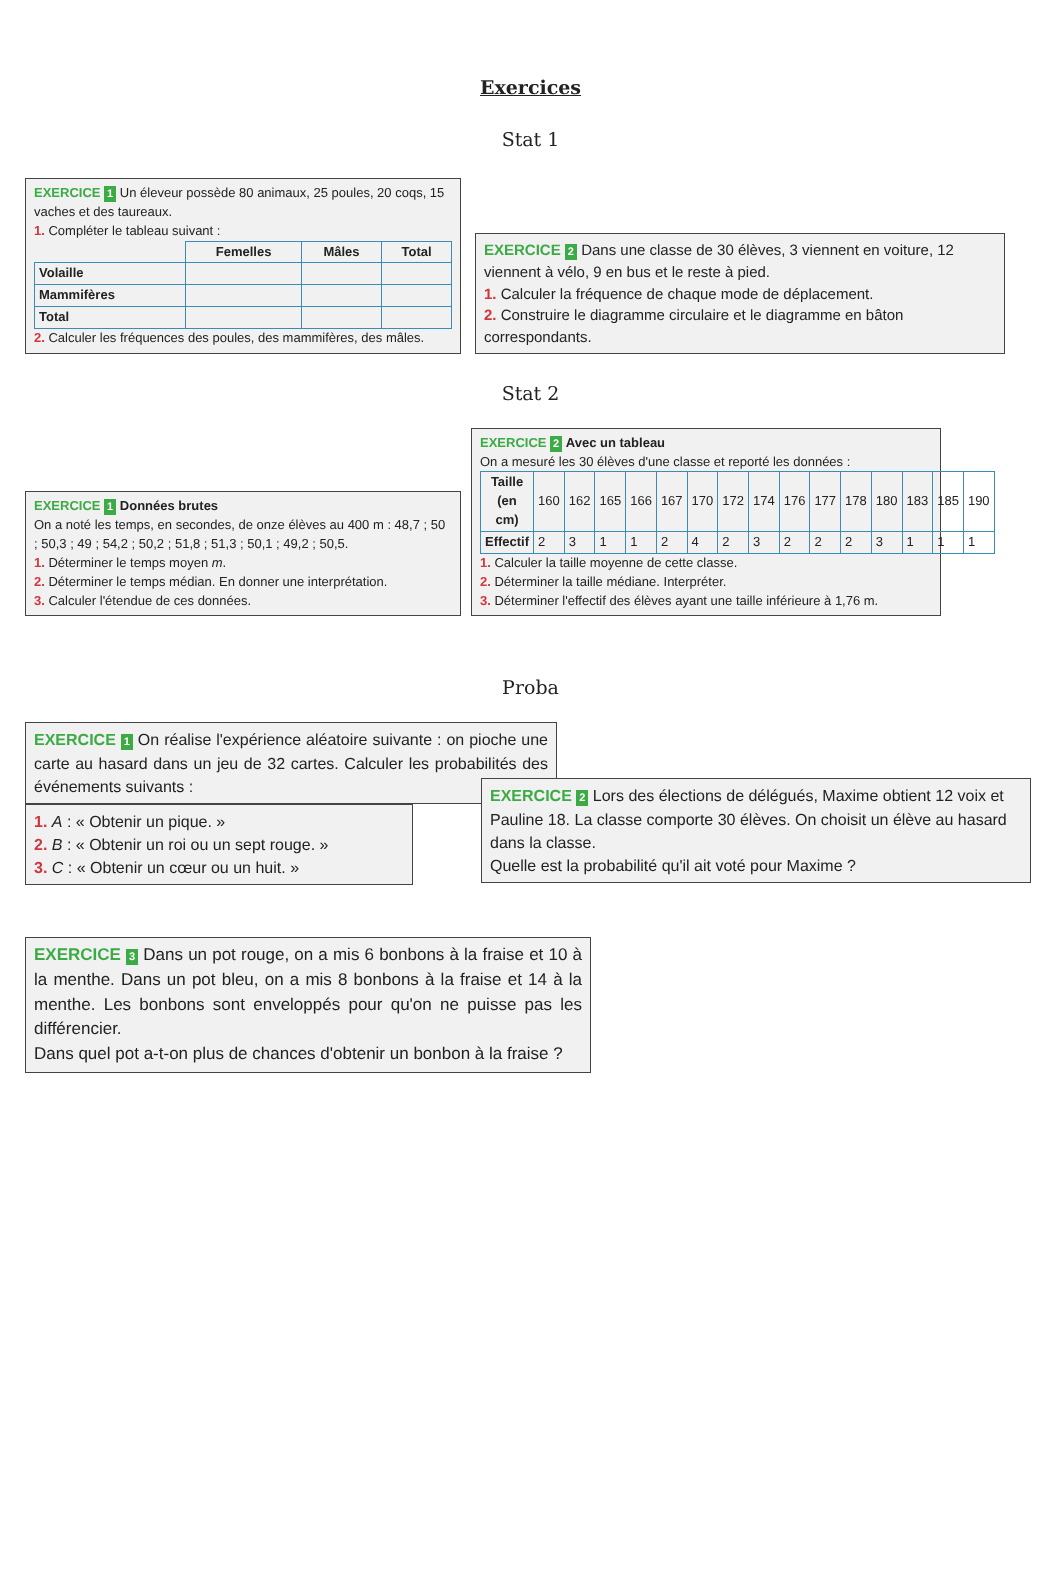Exercices
Stat 1
EXERCICE 1 Un éleveur possède 80 animaux, 25 poules, 20 coqs, 15 vaches et des taureaux.
1. Compléter le tableau suivant :
| | Femelles | Mâles | Total |
| --- | --- | --- | --- |
| Volaille | | | |
| Mammifères | | | |
| Total | | | |
2. Calculer les fréquences des poules, des mammifères, des mâles.
EXERCICE 2 Dans une classe de 30 élèves, 3 viennent en voiture, 12 viennent à vélo, 9 en bus et le reste à pied.
1. Calculer la fréquence de chaque mode de déplacement.
2. Construire le diagramme circulaire et le diagramme en bâton correspondants.
Stat 2
EXERCICE 1 Données brutes
On a noté les temps, en secondes, de onze élèves au 400 m : 48,7 ; 50 ; 50,3 ; 49 ; 54,2 ; 50,2 ; 51,8 ; 51,3 ; 50,1 ; 49,2 ; 50,5.
1. Déterminer le temps moyen m.
2. Déterminer le temps médian. En donner une interprétation.
3. Calculer l'étendue de ces données.
EXERCICE 2 Avec un tableau
On a mesuré les 30 élèves d'une classe et reporté les données :
| Taille (en cm) | 160 | 162 | 165 | 166 | 167 | 170 | 172 | 174 | 176 | 177 | 178 | 180 | 183 | 185 | 190 |
| Effectif | 2 | 3 | 1 | 1 | 2 | 4 | 2 | 3 | 2 | 2 | 2 | 3 | 1 | 1 | 1 |
1. Calculer la taille moyenne de cette classe.
2. Déterminer la taille médiane. Interpréter.
3. Déterminer l'effectif des élèves ayant une taille inférieure à 1,76 m.
Proba
EXERCICE 1 On réalise l'expérience aléatoire suivante : on pioche une carte au hasard dans un jeu de 32 cartes. Calculer les probabilités des événements suivants :
1. A : « Obtenir un pique. »
2. B : « Obtenir un roi ou un sept rouge. »
3. C : « Obtenir un cœur ou un huit. »
EXERCICE 2 Lors des élections de délégués, Maxime obtient 12 voix et Pauline 18. La classe comporte 30 élèves. On choisit un élève au hasard dans la classe.
Quelle est la probabilité qu'il ait voté pour Maxime ?
EXERCICE 3 Dans un pot rouge, on a mis 6 bonbons à la fraise et 10 à la menthe. Dans un pot bleu, on a mis 8 bonbons à la fraise et 14 à la menthe. Les bonbons sont enveloppés pour qu'on ne puisse pas les différencier.
Dans quel pot a-t-on plus de chances d'obtenir un bonbon à la fraise ?